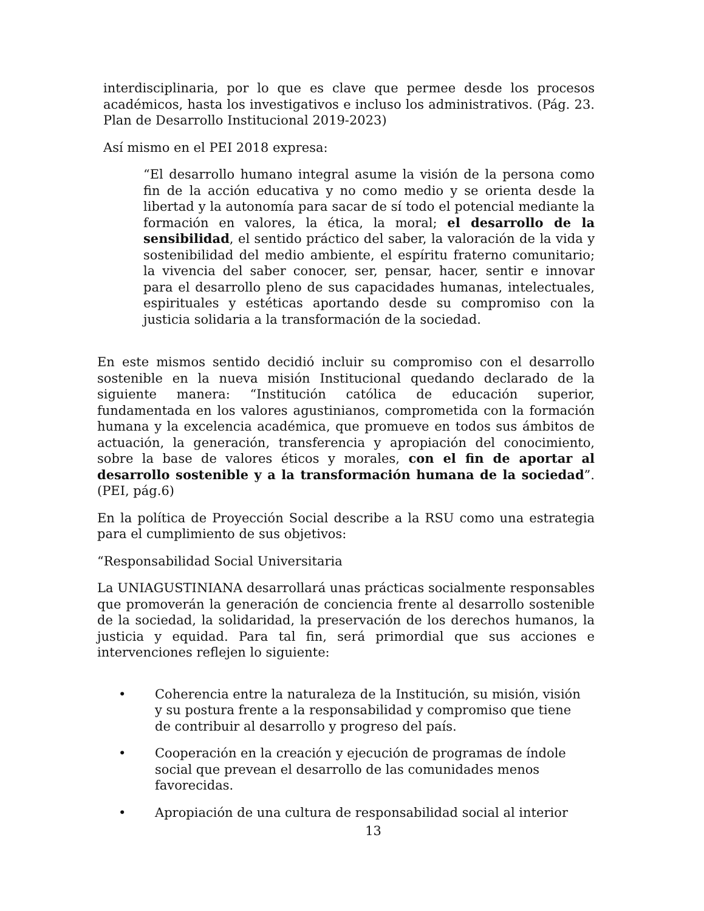interdisciplinaria, por lo que es clave que permee desde los procesos académicos, hasta los investigativos e incluso los administrativos. (Pág. 23. Plan de Desarrollo Institucional 2019-2023)
Así mismo en el PEI 2018 expresa:
“El desarrollo humano integral asume la visión de la persona como fin de la acción educativa y no como medio y se orienta desde la libertad y la autonomía para sacar de sí todo el potencial mediante la formación en valores, la ética, la moral; el desarrollo de la sensibilidad, el sentido práctico del saber, la valoración de la vida y sostenibilidad del medio ambiente, el espíritu fraterno comunitario; la vivencia del saber conocer, ser, pensar, hacer, sentir e innovar para el desarrollo pleno de sus capacidades humanas, intelectuales, espirituales y estéticas aportando desde su compromiso con la justicia solidaria a la transformación de la sociedad.
En este mismos sentido decidió incluir su compromiso con el desarrollo sostenible en la nueva misión Institucional quedando declarado de la siguiente manera: “Institución católica de educación superior, fundamentada en los valores agustinianos, comprometida con la formación humana y la excelencia académica, que promueve en todos sus ámbitos de actuación, la generación, transferencia y apropiación del conocimiento, sobre la base de valores éticos y morales, con el fin de aportar al desarrollo sostenible y a la transformación humana de la sociedad”. (PEI, pág.6)
En la política de Proyección Social describe a la RSU como una estrategia para el cumplimiento de sus objetivos:
“Responsabilidad Social Universitaria
La UNIAGUSTINIANA desarrollará unas prácticas socialmente responsables que promoverán la generación de conciencia frente al desarrollo sostenible de la sociedad, la solidaridad, la preservación de los derechos humanos, la justicia y equidad. Para tal fin, será primordial que sus acciones e intervenciones reflejen lo siguiente:
• Coherencia entre la naturaleza de la Institución, su misión, visión y su postura frente a la responsabilidad y compromiso que tiene de contribuir al desarrollo y progreso del país.
• Cooperación en la creación y ejecución de programas de índole social que prevean el desarrollo de las comunidades menos favorecidas.
• Apropiación de una cultura de responsabilidad social al interior
13